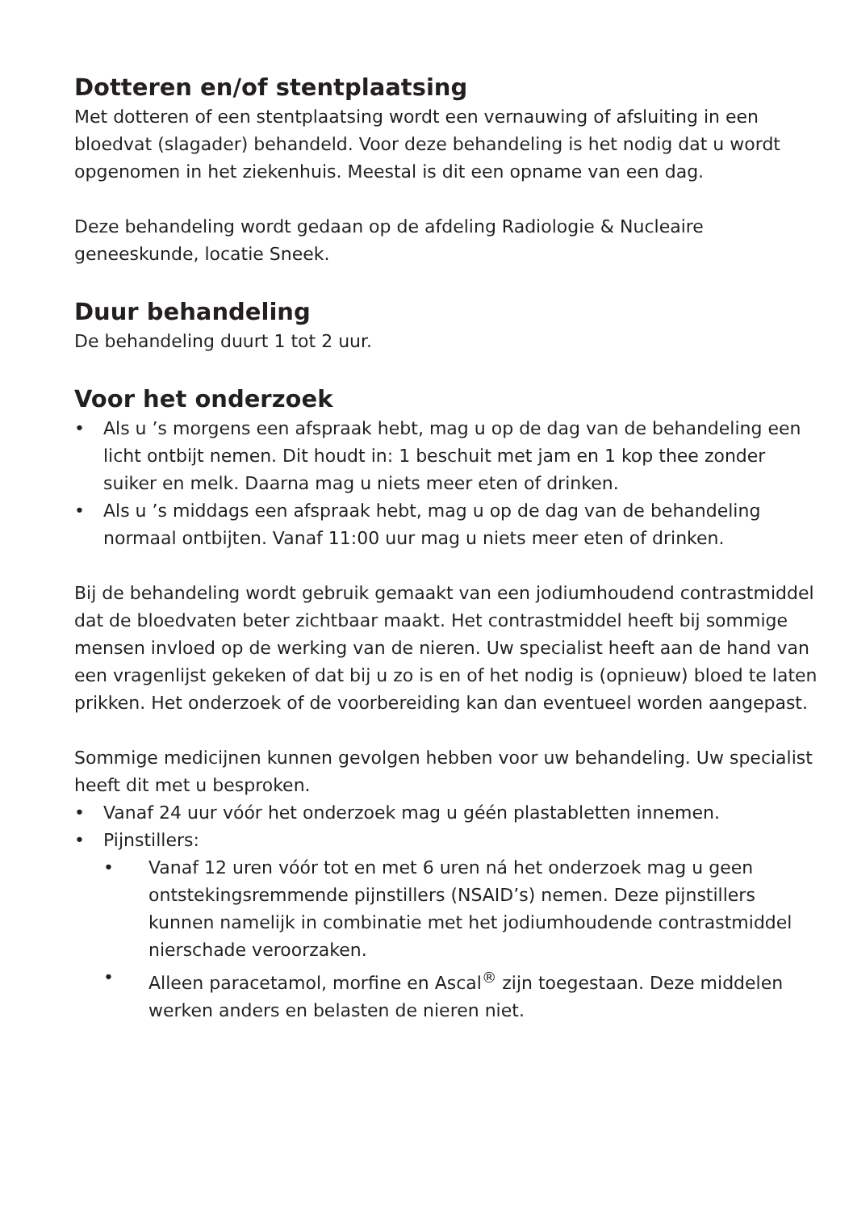Dotteren en/of stentplaatsing
Met dotteren of een stentplaatsing wordt een vernauwing of afsluiting in een bloedvat (slagader) behandeld. Voor deze behandeling is het nodig dat u wordt opgenomen in het ziekenhuis. Meestal is dit een opname van een dag.
Deze behandeling wordt gedaan op de afdeling Radiologie & Nucleaire geneeskunde, locatie Sneek.
Duur behandeling
De behandeling duurt 1 tot 2 uur.
Voor het onderzoek
• Als u ’s morgens een afspraak hebt, mag u op de dag van de behandeling een licht ontbijt nemen. Dit houdt in: 1 beschuit met jam en 1 kop thee zonder suiker en melk. Daarna mag u niets meer eten of drinken.
• Als u ’s middags een afspraak hebt, mag u op de dag van de behandeling normaal ontbijten. Vanaf 11:00 uur mag u niets meer eten of drinken.
Bij de behandeling wordt gebruik gemaakt van een jodiumhoudend contrastmiddel dat de bloedvaten beter zichtbaar maakt. Het contrastmiddel heeft bij sommige mensen invloed op de werking van de nieren. Uw specialist heeft aan de hand van een vragenlijst gekeken of dat bij u zo is en of het nodig is (opnieuw) bloed te laten prikken. Het onderzoek of de voorbereiding kan dan eventueel worden aangepast.
Sommige medicijnen kunnen gevolgen hebben voor uw behandeling. Uw specialist heeft dit met u besproken.
• Vanaf 24 uur vóór het onderzoek mag u géén plastabletten innemen.
• Pijnstillers:
• Vanaf 12 uren vóór tot en met 6 uren ná het onderzoek mag u geen ontstekingsremmende pijnstillers (NSAID’s) nemen. Deze pijnstillers kunnen namelijk in combinatie met het jodiumhoudende contrastmiddel nierschade veroorzaken.
• Alleen paracetamol, morfine en Ascal<sup>®</sup> zijn toegestaan. Deze middelen werken anders en belasten de nieren niet.